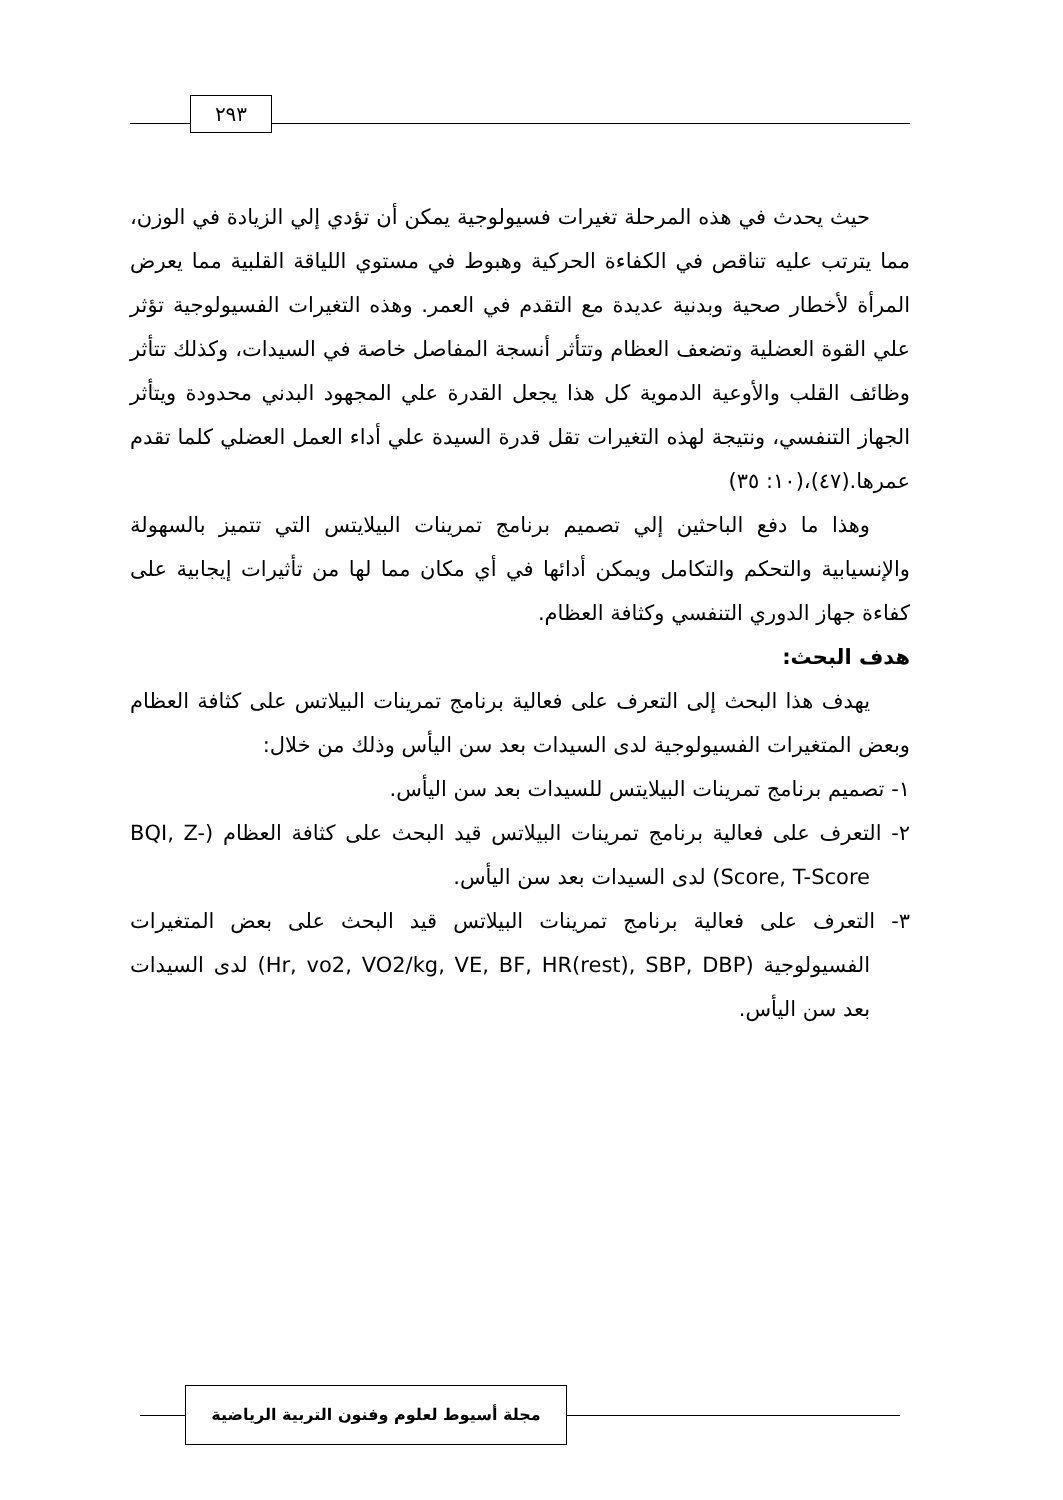٢٩٣
حيث يحدث في هذه المرحلة تغيرات فسيولوجية يمكن أن تؤدي إلي الزيادة في الوزن، مما يترتب عليه تناقص في الكفاءة الحركية وهبوط في مستوي اللياقة القلبية مما يعرض المرأة لأخطار صحية وبدنية عديدة مع التقدم في العمر. وهذه التغيرات الفسيولوجية تؤثر علي القوة العضلية وتضعف العظام وتتأثر أنسجة المفاصل خاصة في السيدات، وكذلك تتأثر وظائف القلب والأوعية الدموية كل هذا يجعل القدرة علي المجهود البدني محدودة ويتأثر الجهاز التنفسي، ونتيجة لهذه التغيرات تقل قدرة السيدة علي أداء العمل العضلي كلما تقدم عمرها.(٤٧)،(١٠: ٣٥)
وهذا ما دفع الباحثين إلي تصميم برنامج تمرينات البيلايتس التي تتميز بالسهولة والإنسيابية والتحكم والتكامل ويمكن أدائها في أي مكان مما لها من تأثيرات إيجابية على كفاءة جهاز الدوري التنفسي وكثافة العظام.
هدف البحث:
يهدف هذا البحث إلى التعرف على فعالية برنامج تمرينات البيلاتس على كثافة العظام وبعض المتغيرات الفسيولوجية لدى السيدات بعد سن اليأس وذلك من خلال:
١- تصميم برنامج تمرينات البيلايتس للسيدات بعد سن اليأس.
٢- التعرف على فعالية برنامج تمرينات البيلاتس قيد البحث على كثافة العظام (BQI, Z-Score, T-Score) لدى السيدات بعد سن اليأس.
٣- التعرف على فعالية برنامج تمرينات البيلاتس قيد البحث على بعض المتغيرات الفسيولوجية (Hr, vo2, VO2/kg, VE, BF, HR(rest), SBP, DBP) لدى السيدات بعد سن اليأس.
مجلة أسيوط لعلوم وفنون التربية الرياضية